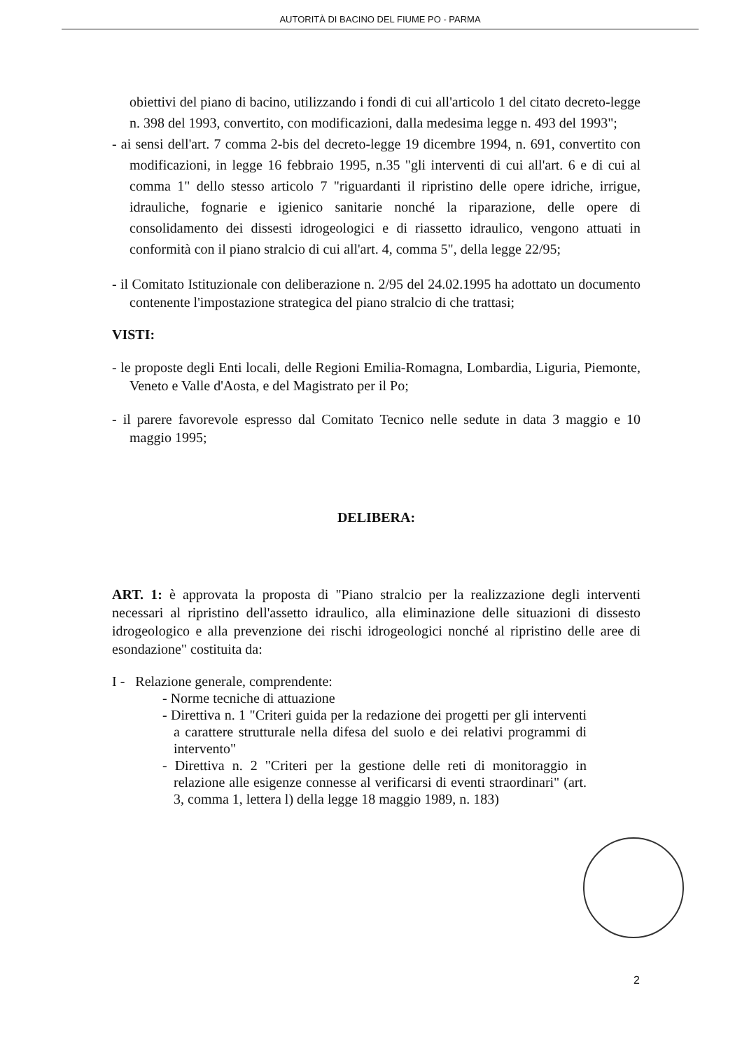AUTORITÀ DI BACINO DEL FIUME PO - PARMA
obiettivi del piano di bacino, utilizzando i fondi di cui all'articolo 1 del citato decreto-legge n. 398 del 1993, convertito, con modificazioni, dalla medesima legge n. 493 del 1993";
- ai sensi dell'art. 7 comma 2-bis del decreto-legge 19 dicembre 1994, n. 691, convertito con modificazioni, in legge 16 febbraio 1995, n.35 "gli interventi di cui all'art. 6 e di cui al comma 1" dello stesso articolo 7 "riguardanti il ripristino delle opere idriche, irrigue, idrauliche, fognarie e igienico sanitarie nonché la riparazione, delle opere di consolidamento dei dissesti idrogeologici e di riassetto idraulico, vengono attuati in conformità con il piano stralcio di cui all'art. 4, comma 5", della legge 22/95;
- il Comitato Istituzionale con deliberazione n. 2/95 del 24.02.1995 ha adottato un documento contenente l'impostazione strategica del piano stralcio di che trattasi;
VISTI:
- le proposte degli Enti locali, delle Regioni Emilia-Romagna, Lombardia, Liguria, Piemonte, Veneto e Valle d'Aosta, e del Magistrato per il Po;
- il parere favorevole espresso dal Comitato Tecnico nelle sedute in data 3 maggio e 10 maggio 1995;
DELIBERA:
ART. 1: è approvata la proposta di "Piano stralcio per la realizzazione degli interventi necessari al ripristino dell'assetto idraulico, alla eliminazione delle situazioni di dissesto idrogeologico e alla prevenzione dei rischi idrogeologici nonché al ripristino delle aree di esondazione" costituita da:
I - Relazione generale, comprendente:
- Norme tecniche di attuazione
- Direttiva n. 1 "Criteri guida per la redazione dei progetti per gli interventi a carattere strutturale nella difesa del suolo e dei relativi programmi di intervento"
- Direttiva n. 2 "Criteri per la gestione delle reti di monitoraggio in relazione alle esigenze connesse al verificarsi di eventi straordinari" (art. 3, comma 1, lettera l) della legge 18 maggio 1989, n. 183)
2